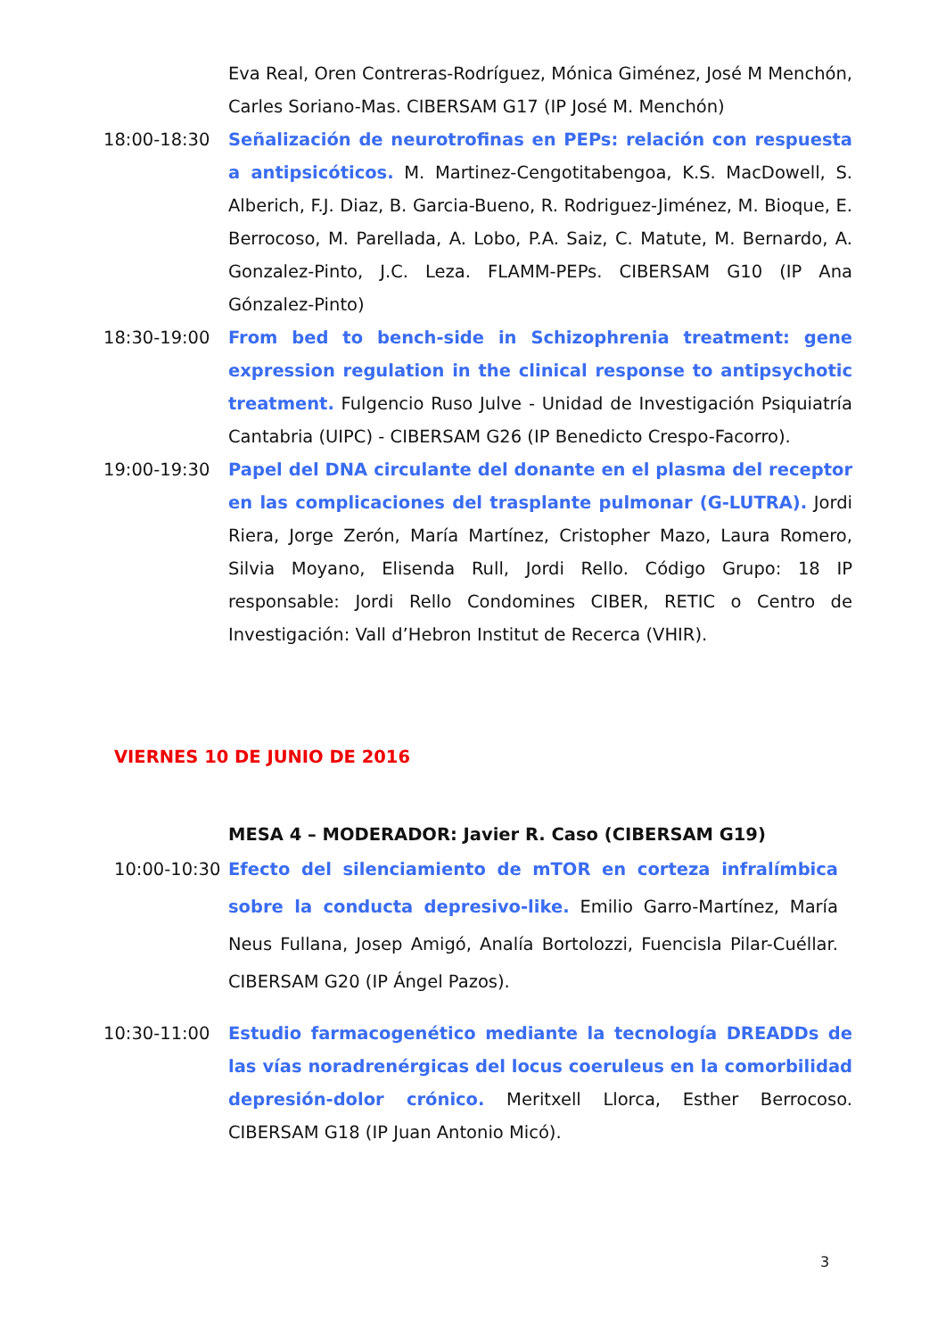Eva Real, Oren Contreras-Rodríguez, Mónica Giménez, José M Menchón, Carles Soriano-Mas. CIBERSAM G17 (IP José M. Menchón)
18:00-18:30 Señalización de neurotrofinas en PEPs: relación con respuesta a antipsicóticos. M. Martinez-Cengotitabengoa, K.S. MacDowell, S. Alberich, F.J. Diaz, B. Garcia-Bueno, R. Rodriguez-Jiménez, M. Bioque, E. Berrocoso, M. Parellada, A. Lobo, P.A. Saiz, C. Matute, M. Bernardo, A. Gonzalez-Pinto, J.C. Leza. FLAMM-PEPs. CIBERSAM G10 (IP Ana Gónzalez-Pinto)
18:30-19:00 From bed to bench-side in Schizophrenia treatment: gene expression regulation in the clinical response to antipsychotic treatment. Fulgencio Ruso Julve - Unidad de Investigación Psiquiatría Cantabria (UIPC) - CIBERSAM G26 (IP Benedicto Crespo-Facorro).
19:00-19:30 Papel del DNA circulante del donante en el plasma del receptor en las complicaciones del trasplante pulmonar (G-LUTRA). Jordi Riera, Jorge Zerón, María Martínez, Cristopher Mazo, Laura Romero, Silvia Moyano, Elisenda Rull, Jordi Rello. Código Grupo: 18 IP responsable: Jordi Rello Condomines CIBER, RETIC o Centro de Investigación: Vall d’Hebron Institut de Recerca (VHIR).
VIERNES 10 DE JUNIO DE 2016
MESA 4 – MODERADOR: Javier R. Caso (CIBERSAM G19)
10:00-10:30
Efecto del silenciamiento de mTOR en corteza infralímbica sobre la conducta depresivo-like. Emilio Garro-Martínez, María Neus Fullana, Josep Amigó, Analía Bortolozzi, Fuencisla Pilar-Cuéllar. CIBERSAM G20 (IP Ángel Pazos).
10:30-11:00 Estudio farmacogenético mediante la tecnología DREADDs de las vías noradrenérgicas del locus coeruleus en la comorbilidad depresión-dolor crónico. Meritxell Llorca, Esther Berrocoso. CIBERSAM G18 (IP Juan Antonio Micó).
3